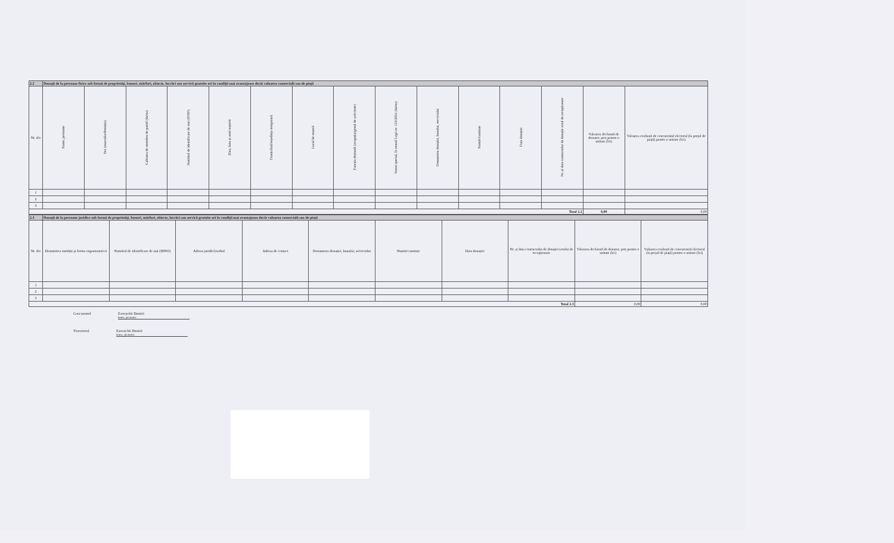| 2.2 | Donații de la persoane fizice sub formă de proprietăți, bunuri, mărfuri, obiecte, lucrări sau servicii gratuite ori în condiții mai avantajoase decât valoarea comercială sau de piață | | | | | | | | | | | | | | |
| Nr. d/o | Nume, prenume | Sex (masculin/feminin) | Calitatea de membru de partid (da/nu) | Numărul de identificare de stat (IDNP) | Ziua, luna și anul nașterii | Domiciliul/reședința temporară | Locul de muncă | Funcția deținută (ocupația/genul de activitate) | Statut special, în sensul Legii nr. 133/2016 (da/nu) | Denumirea donației, bunului, serviciului | Număr/cantitate | Data donației | Nr. și data contractului de donație actul de recepționare | Valoarea declarată de donator, preț pentru o unitate (lei) | Valoarea evaluată de concurentul electoral (la prețul de piață) pentru o unitate (lei) |
| 1 | | | | | | | | | | | | | | | |
| 2 | | | | | | | | | | | | | | | |
| 3 | | | | | | | | | | | | | | | |
| Total 2.2 | | | | | | | | | | | | | | 0,00 | 0,00 |
| 2.3 | Donații de la persoane juridice sub formă de proprietăți, bunuri, mărfuri, obiecte, lucrări sau servicii gratuite ori în condiții mai avantajoase decât valoarea comercială sau de piață | | | | | | | | | |
| Nr. d/o | Denumirea entității și forma organizatorică | Numărul de identificare de stat (IDNO) | Adresa juridică/sediul | Adresa de contact | Denumirea donației, bunului, serviciului | Număr/cantitate | Data donației | Nr. și data contractului de donație/actului de recepționare | Valoarea declarată de donator, preț pentru o unitate (lei) | Valoarea evaluată de concurentul electoral (la prețul de piață) pentru o unitate (lei) |
| 1 | | | | | | | | | | |
| 2 | | | | | | | | | | |
| 3 | | | | | | | | | | |
| Total 2.3 | | | | | | | | | 0,00 | 0,00 |
Concurentul Zavroțchii Dmitrii
nume, prenume
Trezorierul Zavroțchii Dmitrii
nume, prenume